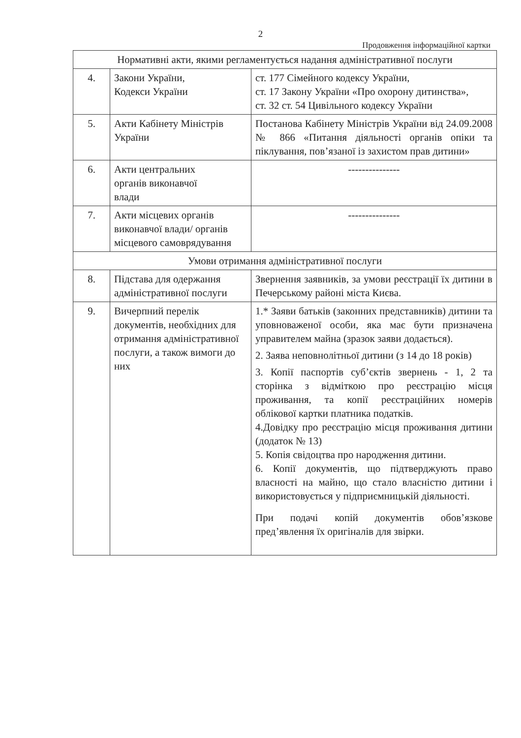2
Продовження інформаційної картки
| Нормативні акти, якими регламентується надання адміністративної послуги | | |
| 4. | Закони України, Кодекси України | ст. 177 Сімейного кодексу України, ст. 17 Закону України «Про охорону дитинства», ст. 32 ст. 54 Цивільного кодексу України |
| 5. | Акти Кабінету Міністрів України | Постанова Кабінету Міністрів України від 24.09.2008 № 866 «Питання діяльності органів опіки та піклування, пов’язаної із захистом прав дитини» |
| 6. | Акти центральних органів виконавчої влади | --------------- |
| 7. | Акти місцевих органів виконавчої влади/ органів місцевого самоврядування | --------------- |
| Умови отримання адміністративної послуги | | |
| 8. | Підстава для одержання адміністративної послуги | Звернення заявників, за умови реєстрації їх дитини в Печерському районі міста Києва. |
| 9. | Вичерпний перелік документів, необхідних для отримання адміністративної послуги, а також вимоги до них | 1.* Заяви батьків (законних представників) дитини та уповноваженої особи, яка має бути призначена управителем майна (зразок заяви додається). 2. Заява неповнолітньої дитини (з 14 до 18 років) 3. Копії паспортів суб’єктів звернень - 1, 2 та сторінка з відміткою про реєстрацію місця проживання, та копії реєстраційних номерів облікової картки платника податків. 4.Довідку про реєстрацію місця проживання дитини (додаток № 13) 5. Копія свідоцтва про народження дитини. 6. Копії документів, що підтверджують право власності на майно, що стало власністю дитини і використовується у підприємницькій діяльності. При подачі копій документів обов’язкове пред’явлення їх оригіналів для звірки. |